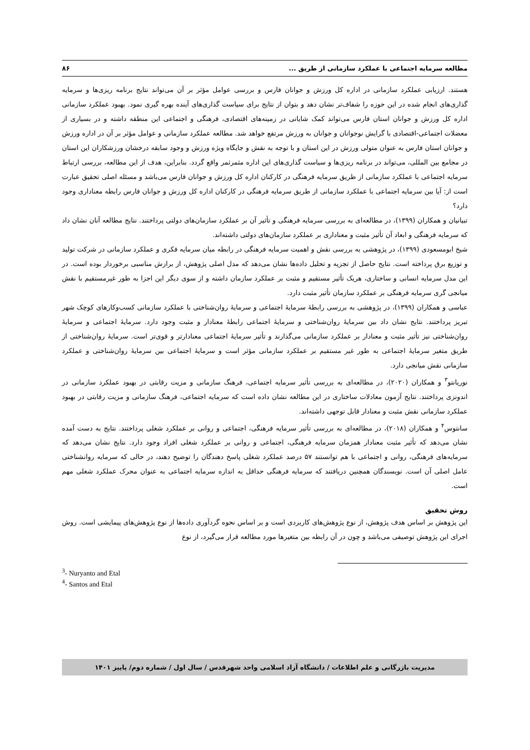مطالعه سرمایه اجتماعی با عملکرد سازمانی از طریق ... ۸۶
هستند. ارزیابی عملکرد سازمانی در اداره کل ورزش و جوانان فارس و بررسی عوامل مؤثر بر آن می‌تواند نتایج برنامه ریزی‌ها و سرمایه گذاری‌های انجام شده در این حوزه را شفاف‌تر نشان دهد و بتوان از نتایج برای سیاست گذاری‌های آینده بهره گیری نمود. بهبود عملکرد سازمانی اداره کل ورزش و جوانان استان فارس می‌تواند کمک شایانی در زمینه‌های اقتصادی، فرهنگی و اجتماعی این منطقه داشته و در بسیاری از معضلات اجتماعی-اقتصادی با گرایش نوجوانان و جوانان به ورزش مرتفع خواهد شد. مطالعه عملکرد سازمانی و عوامل مؤثر بر آن در اداره ورزش و جوانان استان فارس به عنوان متولی ورزش در این استان و با توجه به نقش و جایگاه ویژه ورزش و وجود سابقه درخشان ورزشکاران این استان در مجامع بین المللی، می‌تواند در برنامه ریزی‌ها و سیاست گذاری‌های این اداره مثمرثمر واقع گردد. بنابراین، هدف از این مطالعه، بررسی ارتباط سرمایه اجتماعی با عملکرد سازمانی از طریق سرمایه فرهنگی در کارکنان اداره کل ورزش و جوانان فارس می‌باشد و مسئله اصلی تحقیق عبارت است از: آیا بین سرمایه اجتماعی با عملکرد سازمانی از طریق سرمایه فرهنگی در کارکنان اداره کل ورزش و جوانان فارس رابطه معناداری وجود دارد؟
تبیانیان و همکاران (۱۳۹۹)، در مطالعه‌ای به بررسی سرمایه فرهنگی و تأثیر آن بر عملکرد سازمان‌های دولتی پرداختند. نتایج مطالعه آنان نشان داد که سرمایه فرهنگی و ابعاد آن تأثیر مثبت و معناداری بر عملکرد سازمان‌های دولتی داشته‌اند.
شیخ ابومسعودی (۱۳۹۹)، در پژوهشی به بررسی نقش و اهمیت سرمایه فرهنگی در رابطه میان سرمایه فکری و عملکرد سازمانی در شرکت تولید و توزیع برق پرداخته است. نتایج حاصل از تجزیه و تحلیل داده‌ها نشان می‌دهد که مدل اصلی پژوهش، از برازش مناسبی برخوردار بوده است. در این مدل سرمایه انسانی و ساختاری، هریک تأثیر مستقیم و مثبت بر عملکرد سازمان داشته و از سوی دیگر این اجزا به طور غیرمستقیم با نقش میانجی گری سرمایه فرهنگی بر عملکرد سازمان تأثیر مثبت دارد.
عباسی و همکاران (۱۳۹۹)، در پژوهشی به بررسی رابطۀ سرمایۀ اجتماعی و سرمایۀ روان‌شناختی با عملکرد سازمانی کسب‌وکارهای کوچک شهر تبریز پرداختند. نتایج نشان داد بین سرمایۀ روان‌شناختی و سرمایۀ اجتماعی رابطۀ معنادار و مثبت وجود دارد. سرمایۀ اجتماعی و سرمایۀ روان‌شناختی نیز تأثیر مثبت و معنادار بر عملکرد سازمانی می‌گذارند و تأثیر سرمایۀ اجتماعی معنادارتر و قوی‌تر است. سرمایۀ روان‌شناختی از طریق متغیر سرمایۀ اجتماعی به طور غیر مستقیم بر عملکرد سازمانی مؤثر است و سرمایۀ اجتماعی بین سرمایۀ روان‌شناختی و عملکرد سازمانی نقش میانجی دارد.
نوریانتو<sup>۳</sup> و همکاران (۲۰۲۰)، در مطالعه‌ای به بررسی تأثیر سرمایه اجتماعی، فرهنگ سازمانی و مزیت رقابتی در بهبود عملکرد سازمانی در اندونزی پرداختند. نتایج آزمون معادلات ساختاری در این مطالعه نشان داده است که سرمایه اجتماعی، فرهنگ سازمانی و مزیت رقابتی در بهبود عملکرد سازمانی نقش مثبت و معنادار قابل توجهی داشته‌اند.
سانتوس<sup>۴</sup> و همکاران (۲۰۱۸)، در مطالعه‌ای به بررسی تأثیر سرمایه فرهنگی، اجتماعی و روانی بر عملکرد شغلی پرداختند. نتایج به دست آمده نشان می‌دهد که تأثیر مثبت معنادار همزمان سرمایه فرهنگی، اجتماعی و روانی بر عملکرد شغلی افراد وجود دارد. نتایج نشان می‌دهد که سرمایه‌های فرهنگی، روانی و اجتماعی با هم توانستند ۵۷ درصد عملکرد شغلی پاسخ دهندگان را توضیح دهند، در حالی که سرمایه روانشناختی عامل اصلی آن است. نویسندگان همچنین دریافتند که سرمایه فرهنگی حداقل به اندازه سرمایه اجتماعی به عنوان محرک عملکرد شغلی مهم است.
روش تحقیق
این پژوهش بر اساس هدف پژوهش، از نوع پژوهش‌های کاربردی است و بر اساس نحوه گردآوری داده‌ها از نوع پژوهش‌های پیمایشی است. روش اجرای این پژوهش توصیفی می‌باشد و چون در آن رابطه بین متغیرها مورد مطالعه قرار می‌گیرد، از نوع
<sup>3</sup>- Nuryanto and Etal
<sup>4</sup>- Santos and Etal
مدیریت بازرگانی و علم اطلاعات / دانشگاه آزاد اسلامی واحد شهرقدس / سال اول / شماره دوم/ پاییز ۱۴۰۱